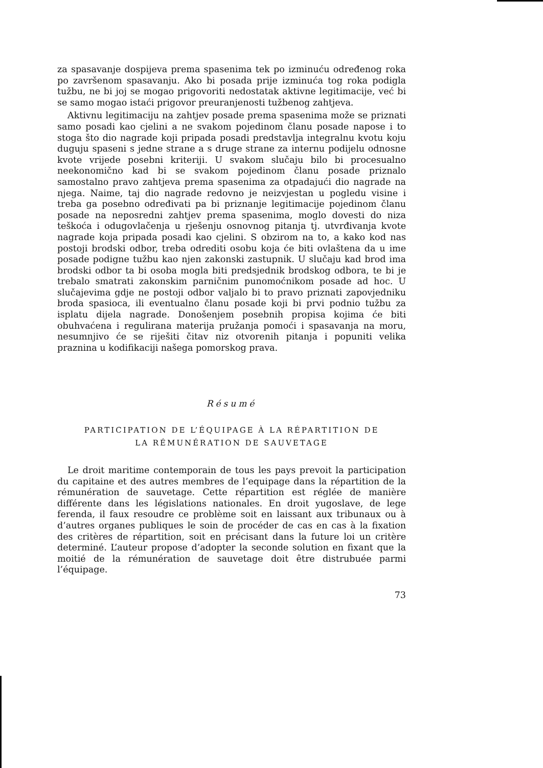za spasavanje dospijeva prema spasenima tek po izminuću određenog roka po završenom spasavanju. Ako bi posada prije izminuća tog roka podigla tužbu, ne bi joj se mogao prigovoriti nedostatak aktivne legitimacije, već bi se samo mogao istaći prigovor preuranjenosti tužbenog zahtjeva.
Aktivnu legitimaciju na zahtjev posade prema spasenima može se priznati samo posadi kao cjelini a ne svakom pojedinom članu posade napose i to stoga što dio nagrade koji pripada posadi predstavlja integralnu kvotu koju duguju spaseni s jedne strane a s druge strane za internu podijelu odnosne kvote vrijede posebni kriteriji. U svakom slučaju bilo bi procesualno neekonomično kad bi se svakom pojedinom članu posade priznalo samostalno pravo zahtjeva prema spasenima za otpadajući dio nagrade na njega. Naime, taj dio nagrade redovno je neizvjestan u pogledu visine i treba ga posebno određivati pa bi priznanje legitimacije pojedinom članu posade na neposredni zahtjev prema spasenima, moglo dovesti do niza teškoća i odugovlačenja u rješenju osnovnog pitanja tj. utvrđivanja kvote nagrade koja pripada posadi kao cjelini. S obzirom na to, a kako kod nas postoji brodski odbor, treba odrediti osobu koja će biti ovlaštena da u ime posade podigne tužbu kao njen zakonski zastupnik. U slučaju kad brod ima brodski odbor ta bi osoba mogla biti predsjednik brodskog odbora, te bi je trebalo smatrati zakonskim parničnim punomoćnikom posade ad hoc. U slučajevima gdje ne postoji odbor valjalo bi to pravo priznati zapovjedniku broda spasioca, ili eventualno članu posade koji bi prvi podnio tužbu za isplatu dijela nagrade. Donošenjem posebnih propisa kojima će biti obuhvaćena i regulirana materija pružanja pomoći i spasavanja na moru, nesumnjivo će se riješiti čitav niz otvorenih pitanja i popuniti velika praznina u kodifikaciji našega pomorskog prava.
Résumé
PARTICIPATION DE L’ÉQUIPAGE À LA RÉPARTITION DE
LA RÉMUNÉRATION DE SAUVETAGE
Le droit maritime contemporain de tous les pays prevoit la participation du capitaine et des autres membres de l’equipage dans la répartition de la rémunération de sauvetage. Cette répartition est réglée de manière différente dans les législations nationales. En droit yugoslave, de lege ferenda, il faux resoudre ce problème soit en laissant aux tribunaux ou à d’autres organes publiques le soin de procéder de cas en cas à la fixation des critères de répartition, soit en précisant dans la future loi un critère determiné. L’auteur propose d’adopter la seconde solution en fixant que la moitié de la rémunération de sauvetage doit être distrubuée parmi l’équipage.
73